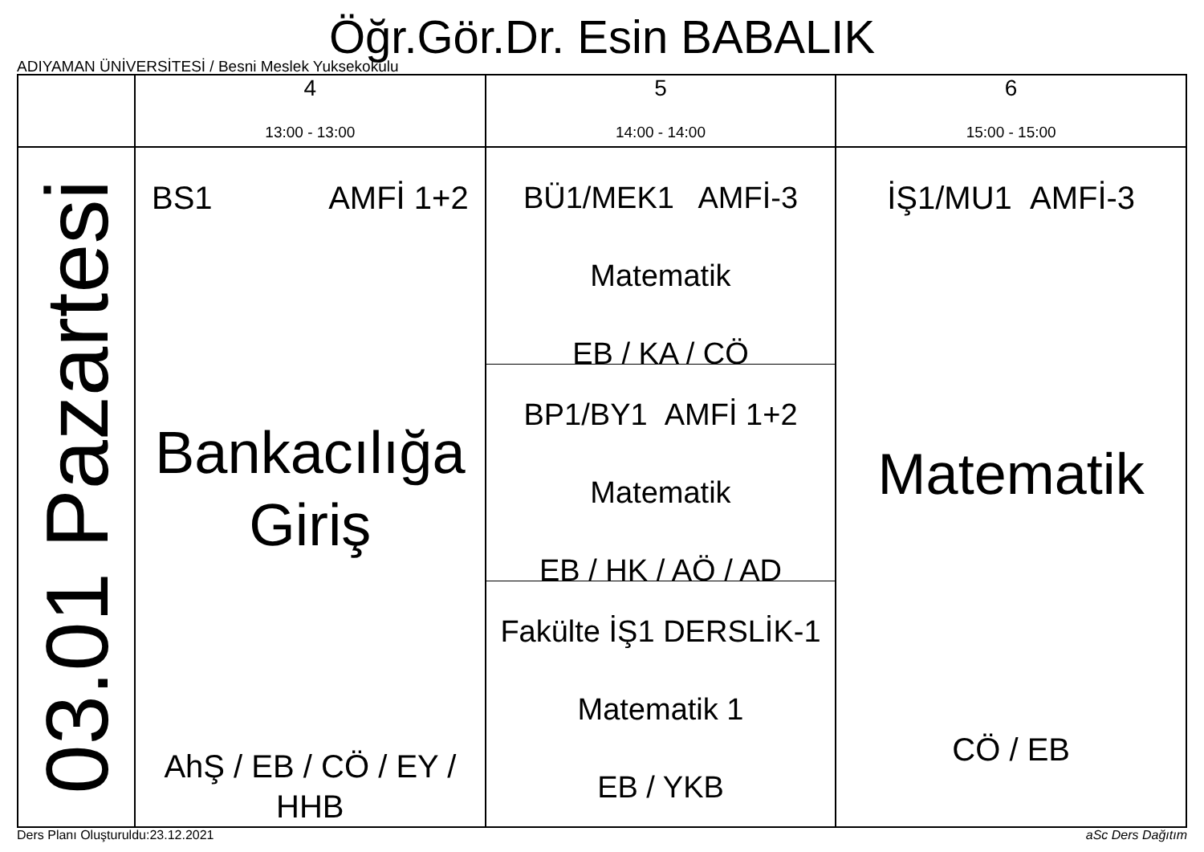Öğr.Gör.Dr. Esin BABALIK
ADIYAMAN ÜNİVERSİTESİ / Besni Meslek Yuksekokulu
| | 4 13:00 - 13:00 | 5 14:00 - 14:00 | 6 15:00 - 15:00 |
| --- | --- | --- | --- |
| 03.01 Pazartesi | BS1 AMFİ 1+2 Bankacılığa Giriş AhŞ / EB / CÖ / EY / HHB | BÜ1/MEK1 AMFİ-3 Matematik EB / KA / CÖ BP1/BY1 AMFİ 1+2 Matematik EB / HK / AÖ / AD Fakülte İŞ1 DERSLİK-1 Matematik 1 EB / YKB | İŞ1/MU1 AMFİ-3 Matematik CÖ / EB |
Ders Planı Oluşturuldu:23.12.2021 aSc Ders Dağıtım